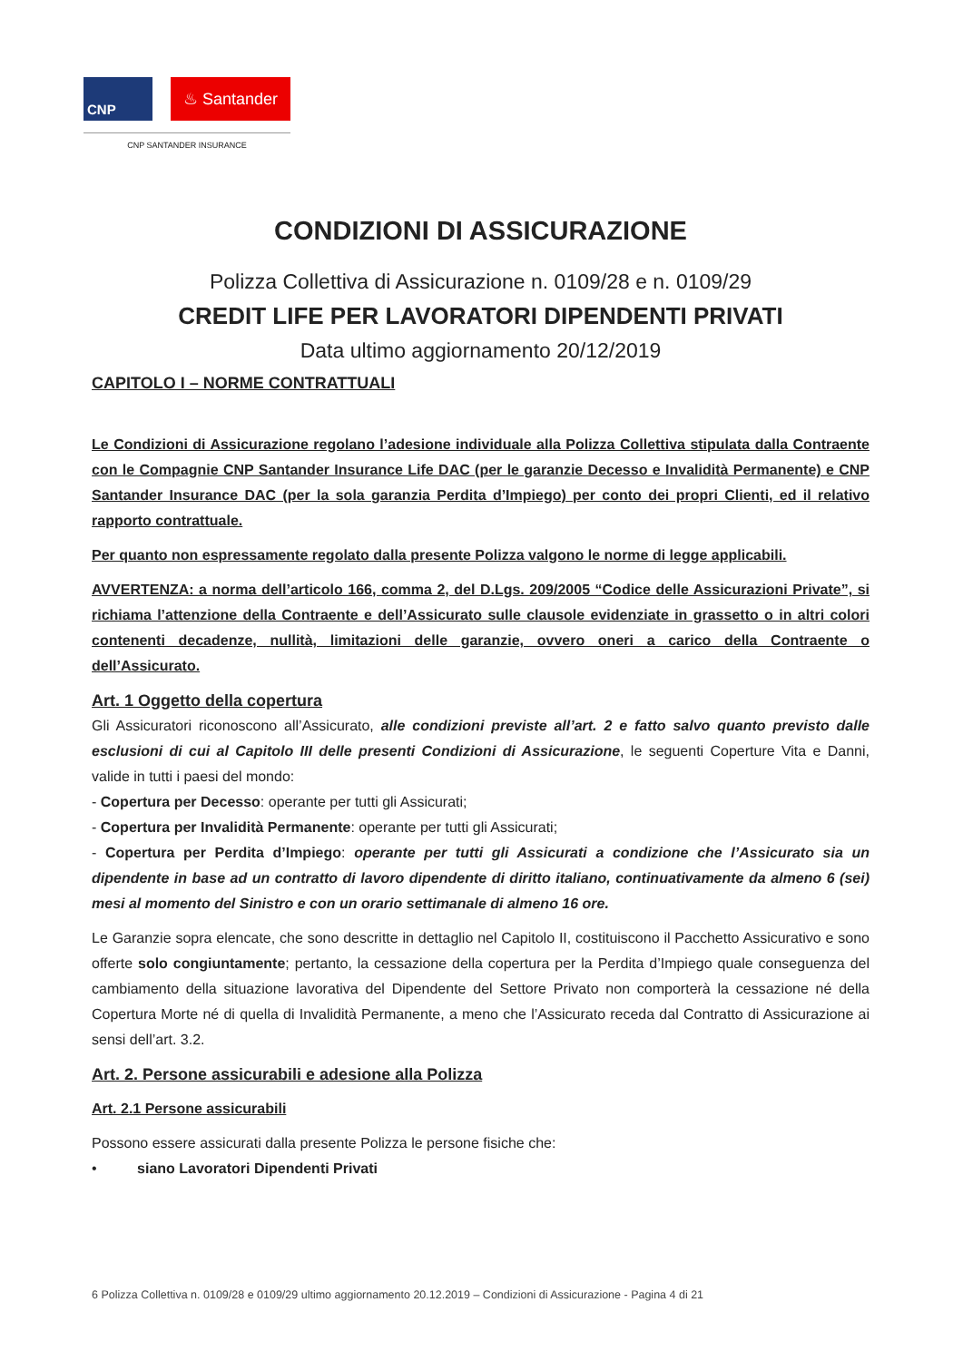CNP
♨ Santander
CNP SANTANDER INSURANCE
CONDIZIONI DI ASSICURAZIONE
Polizza Collettiva di Assicurazione n. 0109/28 e n. 0109/29
CREDIT LIFE PER LAVORATORI DIPENDENTI PRIVATI
Data ultimo aggiornamento 20/12/2019
CAPITOLO I – NORME CONTRATTUALI
Le Condizioni di Assicurazione regolano l’adesione individuale alla Polizza Collettiva stipulata dalla Contraente con le Compagnie CNP Santander Insurance Life DAC (per le garanzie Decesso e Invalidità Permanente) e CNP Santander Insurance DAC (per la sola garanzia Perdita d’Impiego) per conto dei propri Clienti, ed il relativo rapporto contrattuale.
Per quanto non espressamente regolato dalla presente Polizza valgono le norme di legge applicabili.
AVVERTENZA: a norma dell’articolo 166, comma 2, del D.Lgs. 209/2005 “Codice delle Assicurazioni Private”, si richiama l’attenzione della Contraente e dell’Assicurato sulle clausole evidenziate in grassetto o in altri colori contenenti decadenze, nullità, limitazioni delle garanzie, ovvero oneri a carico della Contraente o dell’Assicurato.
Art. 1 Oggetto della copertura
Gli Assicuratori riconoscono all’Assicurato, alle condizioni previste all’art. 2 e fatto salvo quanto previsto dalle esclusioni di cui al Capitolo III delle presenti Condizioni di Assicurazione, le seguenti Coperture Vita e Danni, valide in tutti i paesi del mondo:
- Copertura per Decesso: operante per tutti gli Assicurati;
- Copertura per Invalidità Permanente: operante per tutti gli Assicurati;
- Copertura per Perdita d’Impiego: operante per tutti gli Assicurati a condizione che l’Assicurato sia un dipendente in base ad un contratto di lavoro dipendente di diritto italiano, continuativamente da almeno 6 (sei) mesi al momento del Sinistro e con un orario settimanale di almeno 16 ore.
Le Garanzie sopra elencate, che sono descritte in dettaglio nel Capitolo II, costituiscono il Pacchetto Assicurativo e sono offerte solo congiuntamente; pertanto, la cessazione della copertura per la Perdita d’Impiego quale conseguenza del cambiamento della situazione lavorativa del Dipendente del Settore Privato non comporterà la cessazione né della Copertura Morte né di quella di Invalidità Permanente, a meno che l’Assicurato receda dal Contratto di Assicurazione ai sensi dell’art. 3.2.
Art. 2. Persone assicurabili e adesione alla Polizza
Art. 2.1 Persone assicurabili
Possono essere assicurati dalla presente Polizza le persone fisiche che:
• siano Lavoratori Dipendenti Privati
6 Polizza Collettiva n. 0109/28 e 0109/29 ultimo aggiornamento 20.12.2019 – Condizioni di Assicurazione - Pagina 4 di 21